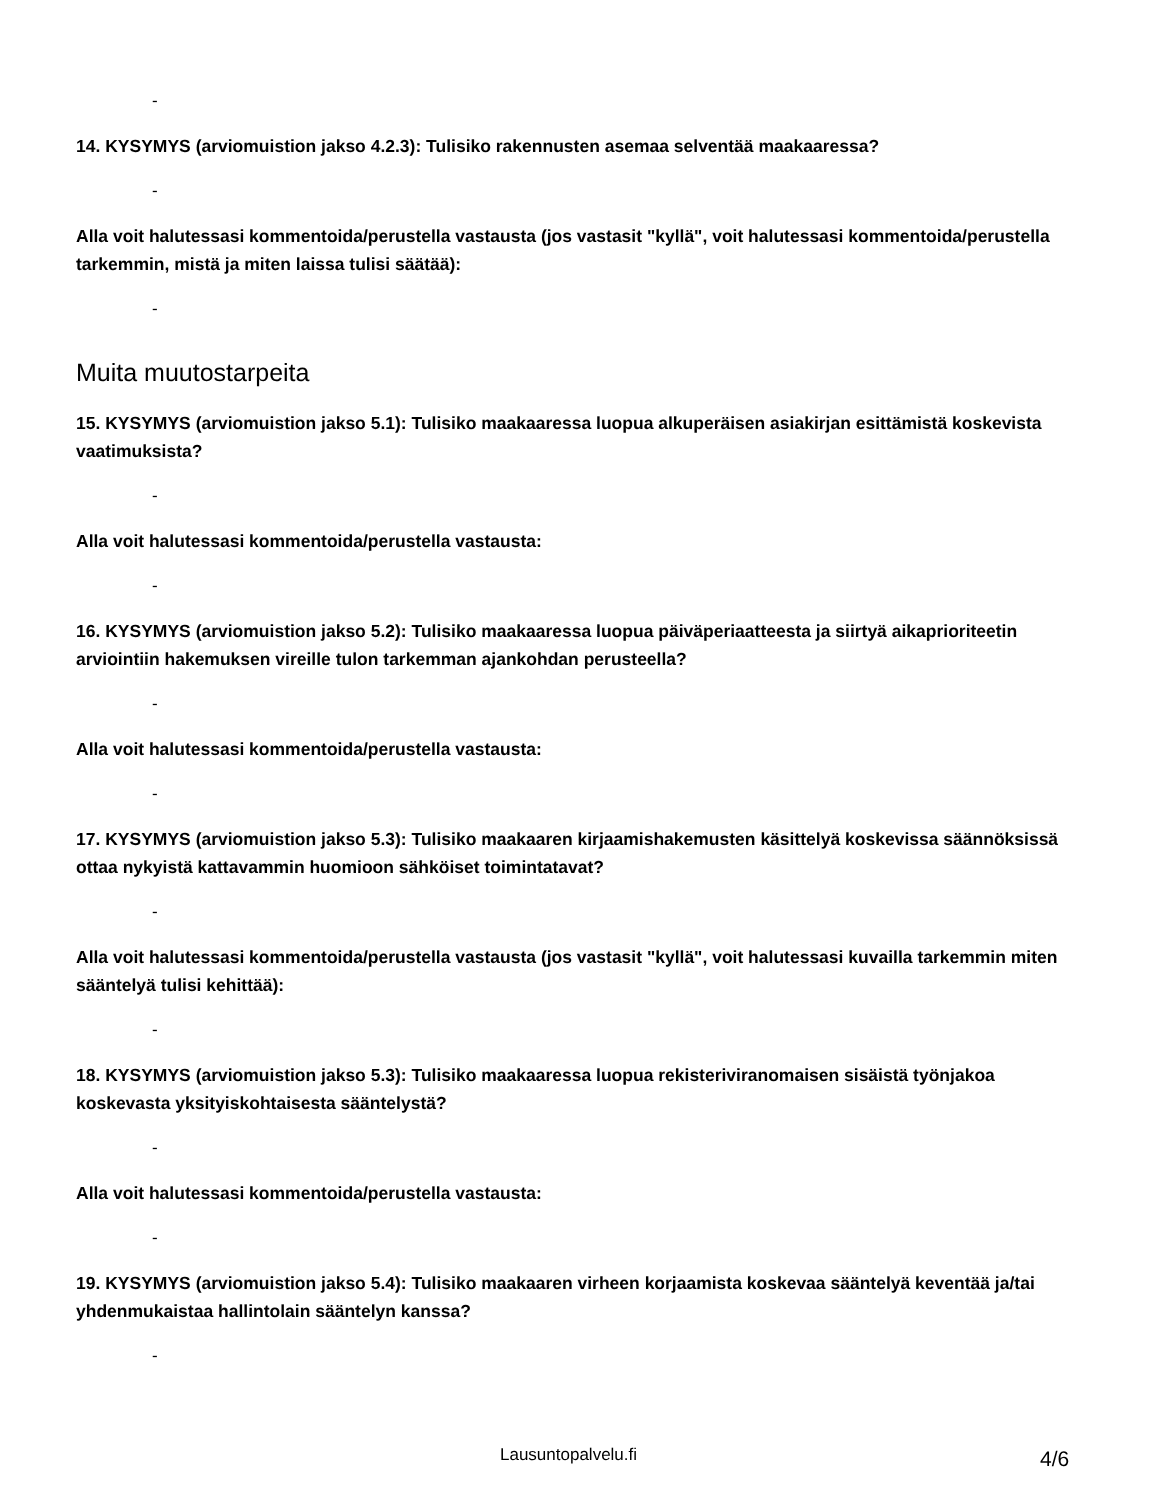-
14. KYSYMYS (arviomuistion jakso 4.2.3): Tulisiko rakennusten asemaa selventää maakaaressa?
-
Alla voit halutessasi kommentoida/perustella vastausta (jos vastasit "kyllä", voit halutessasi kommentoida/perustella tarkemmin, mistä ja miten laissa tulisi säätää):
-
Muita muutostarpeita
15. KYSYMYS (arviomuistion jakso 5.1): Tulisiko maakaaressa luopua alkuperäisen asiakirjan esittämistä koskevista vaatimuksista?
-
Alla voit halutessasi kommentoida/perustella vastausta:
-
16. KYSYMYS (arviomuistion jakso 5.2): Tulisiko maakaaressa luopua päiväperiaatteesta ja siirtyä aikaprioriteetin arviointiin hakemuksen vireille tulon tarkemman ajankohdan perusteella?
-
Alla voit halutessasi kommentoida/perustella vastausta:
-
17. KYSYMYS (arviomuistion jakso 5.3): Tulisiko maakaaren kirjaamishakemusten käsittelyä koskevissa säännöksissä ottaa nykyistä kattavammin huomioon sähköiset toimintatavat?
-
Alla voit halutessasi kommentoida/perustella vastausta (jos vastasit "kyllä", voit halutessasi kuvailla tarkemmin miten sääntelyä tulisi kehittää):
-
18. KYSYMYS (arviomuistion jakso 5.3): Tulisiko maakaaressa luopua rekisteriviranomaisen sisäistä työnjakoa koskevasta yksityiskohtaisesta sääntelystä?
-
Alla voit halutessasi kommentoida/perustella vastausta:
-
19. KYSYMYS (arviomuistion jakso 5.4): Tulisiko maakaaren virheen korjaamista koskevaa sääntelyä keventää ja/tai yhdenmukaistaa hallintolain sääntelyn kanssa?
-
Lausuntopalvelu.fi 4/6